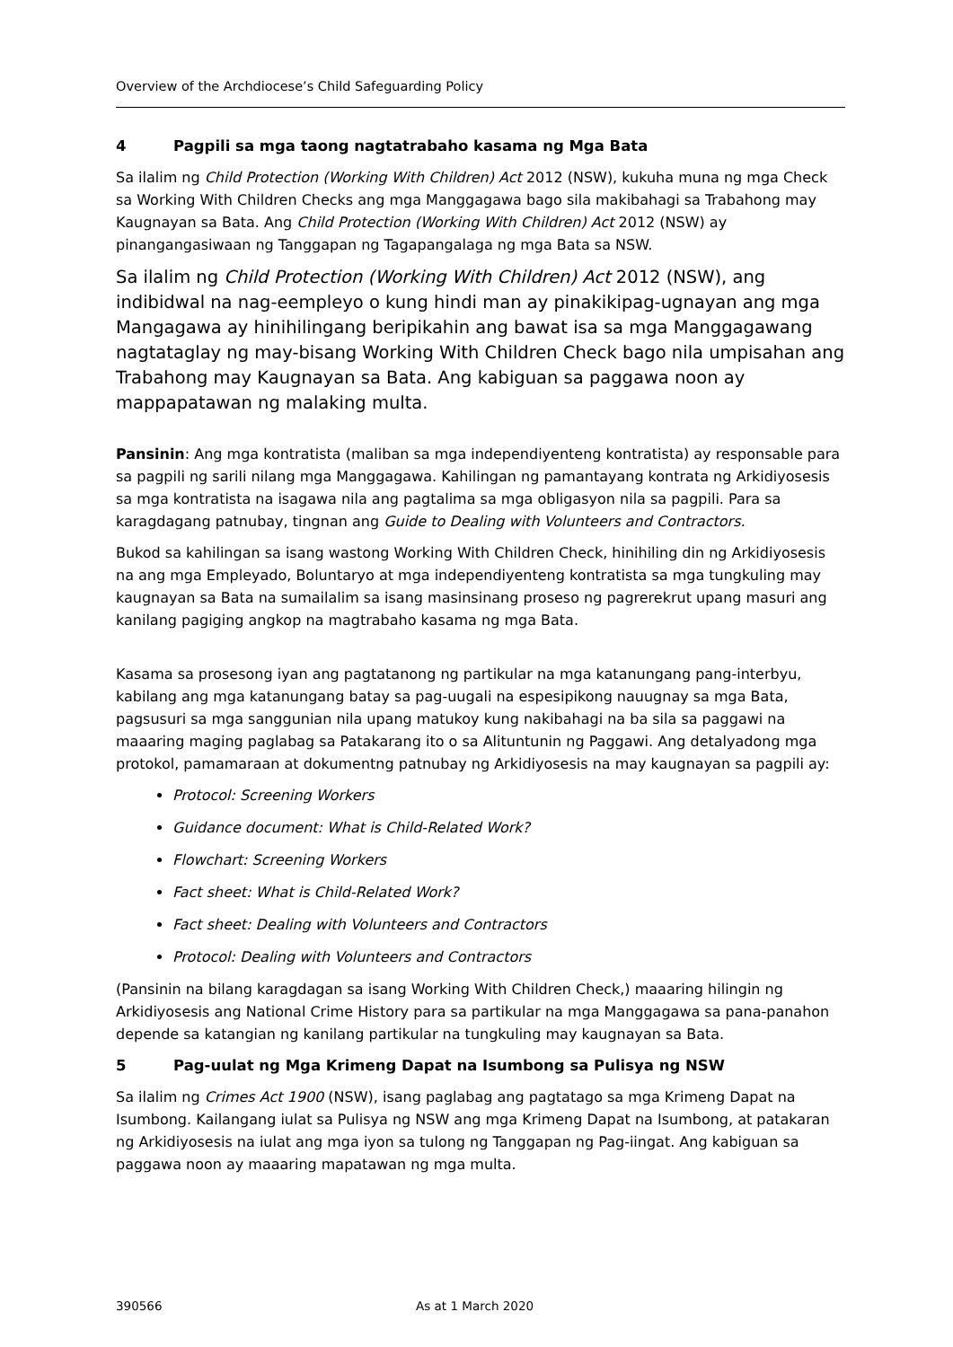Overview of the Archdiocese’s Child Safeguarding Policy
4 Pagpili sa mga taong nagtatrabaho kasama ng Mga Bata
Sa ilalim ng Child Protection (Working With Children) Act 2012 (NSW), kukuha muna ng mga Check sa Working With Children Checks ang mga Manggagawa bago sila makibahagi sa Trabahong may Kaugnayan sa Bata. Ang Child Protection (Working With Children) Act 2012 (NSW) ay pinangangasiwaan ng Tanggapan ng Tagapangalaga ng mga Bata sa NSW.
Sa ilalim ng Child Protection (Working With Children) Act 2012 (NSW), ang indibidwal na nag-eempleyo o kung hindi man ay pinakikipag-ugnayan ang mga Mangagawa ay hinihilingang beripikahin ang bawat isa sa mga Manggagawang nagtataglay ng may-bisang Working With Children Check bago nila umpisahan ang Trabahong may Kaugnayan sa Bata. Ang kabiguan sa paggawa noon ay mappapatawan ng malaking multa.
Pansinin: Ang mga kontratista (maliban sa mga independiyenteng kontratista) ay responsable para sa pagpili ng sarili nilang mga Manggagawa. Kahilingan ng pamantayang kontrata ng Arkidiyosesis sa mga kontratista na isagawa nila ang pagtalima sa mga obligasyon nila sa pagpili. Para sa karagdagang patnubay, tingnan ang Guide to Dealing with Volunteers and Contractors.
Bukod sa kahilingan sa isang wastong Working With Children Check, hinihiling din ng Arkidiyosesis na ang mga Empleyado, Boluntaryo at mga independiyenteng kontratista sa mga tungkuling may kaugnayan sa Bata na sumailalim sa isang masinsinang proseso ng pagrerekrut upang masuri ang kanilang pagiging angkop na magtrabaho kasama ng mga Bata.
Kasama sa prosesong iyan ang pagtatanong ng partikular na mga katanungang pang-interbyu, kabilang ang mga katanungang batay sa pag-uugali na espesipikong nauugnay sa mga Bata, pagsusuri sa mga sanggunian nila upang matukoy kung nakibahagi na ba sila sa paggawi na maaaring maging paglabag sa Patakarang ito o sa Alituntunin ng Paggawi. Ang detalyadong mga protokol, pamamaraan at dokumentng patnubay ng Arkidiyosesis na may kaugnayan sa pagpili ay:
Protocol: Screening Workers
Guidance document: What is Child-Related Work?
Flowchart: Screening Workers
Fact sheet: What is Child-Related Work?
Fact sheet: Dealing with Volunteers and Contractors
Protocol: Dealing with Volunteers and Contractors
(Pansinin na bilang karagdagan sa isang Working With Children Check,) maaaring hilingin ng Arkidiyosesis ang National Crime History para sa partikular na mga Manggagawa sa pana-panahon depende sa katangian ng kanilang partikular na tungkuling may kaugnayan sa Bata.
5 Pag-uulat ng Mga Krimeng Dapat na Isumbong sa Pulisya ng NSW
Sa ilalim ng Crimes Act 1900 (NSW), isang paglabag ang pagtatago sa mga Krimeng Dapat na Isumbong. Kailangang iulat sa Pulisya ng NSW ang mga Krimeng Dapat na Isumbong, at patakaran ng Arkidiyosesis na iulat ang mga iyon sa tulong ng Tanggapan ng Pag-iingat. Ang kabiguan sa paggawa noon ay maaaring mapatawan ng mga multa.
390566 As at 1 March 2020